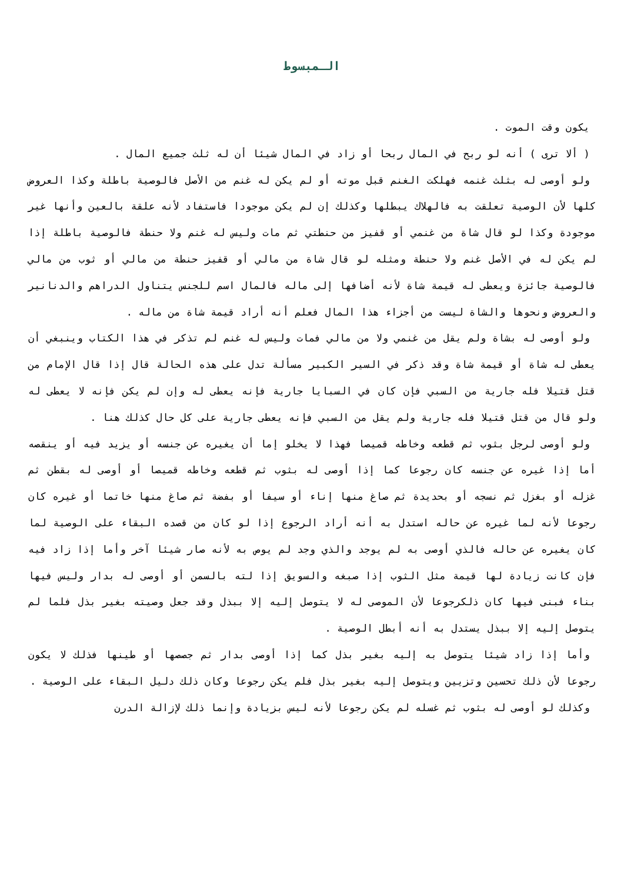الـمبسوط
يكون وقت الموت .
( ألا ترى ) أنه لو ربح في المال ربحا أو زاد في المال شيئا أن له ثلث جميع المال .
ولو أوصى له بثلث غنمه فهلكت الغنم قبل موته أو لم يكن له غنم من الأصل فالوصية باطلة وكذا العروض كلها لأن الوصية تعلقت به فالهلاك يبطلها وكذلك إن لم يكن موجودا فاستفاد لأنه علقة بالعين وأنها غير موجودة وكذا لو قال شاة من غنمي أو قفيز من حنطتي ثم مات وليس له غنم ولا حنطة فالوصية باطلة إذا لم يكن له في الأصل غنم ولا حنطة ومثله لو قال شاة من مالي أو قفيز حنطة من مالي أو ثوب من مالي فالوصية جائزة ويعطى له قيمة شاة لأنه أضافها إلى ماله فالمال اسم للجنس يتناول الدراهم والدنانير والعروض ونحوها والشاة ليست من أجزاء هذا المال فعلم أنه أراد قيمة شاة من ماله .
ولو أوصى له بشاة ولم يقل من غنمي ولا من مالي فمات وليس له غنم لم تذكر في هذا الكتاب وينبغي أن يعطى له شاة أو قيمة شاة وقد ذكر في السير الكبير مسألة تدل على هذه الحالة قال إذا قال الإمام من قتل قتيلا فله جارية من السبي فإن كان في السبايا جارية فإنه يعطى له وإن لم يكن فإنه لا يعطى له ولو قال من قتل قتيلا فله جارية ولم يقل من السبي فإنه يعطى جارية على كل حال كذلك هنا .
ولو أوصى لرجل بثوب ثم قطعه وخاطه قميصا فهذا لا يخلو إما أن يغيره عن جنسه أو يزيد فيه أو ينقصه أما إذا غيره عن جنسه كان رجوعا كما إذا أوصى له بثوب ثم قطعه وخاطه قميصا أو أوصى له بقطن ثم غزله أو بغزل ثم نسجه أو بحديدة ثم صاغ منها إناء أو سيفا أو بفضة ثم صاغ منها خاتما أو غيره كان رجوعا لأنه لما غيره عن حاله استدل به أنه أراد الرجوع إذا لو كان من قصده البقاء على الوصية لما كان يغيره عن حاله فالذي أوصى به لم يوجد والذي وجد لم يوص به لأنه صار شيئا آخر وأما إذا زاد فيه فإن كانت زيادة لها قيمة مثل الثوب إذا صبغه والسويق إذا لته بالسمن أو أوصى له بدار وليس فيها بناء فبنى فيها كان ذلكرجوعا لأن الموصى له لا يتوصل إليه إلا ببذل وقد جعل وصيته بغير بذل فلما لم يتوصل إليه إلا ببذل يستدل به أنه أبطل الوصية .
وأما إذا زاد شيئا يتوصل به إليه بغير بذل كما إذا أوصى بدار ثم جصصها أو طينها فذلك لا يكون رجوعا لأن ذلك تحسين وتزيين ويتوصل إليه بغير بذل فلم يكن رجوعا وكان ذلك دليل البقاء على الوصية .
وكذلك لو أوصى له بثوب ثم غسله لم يكن رجوعا لأنه ليس بزيادة وإنما ذلك لإزالة الدرن